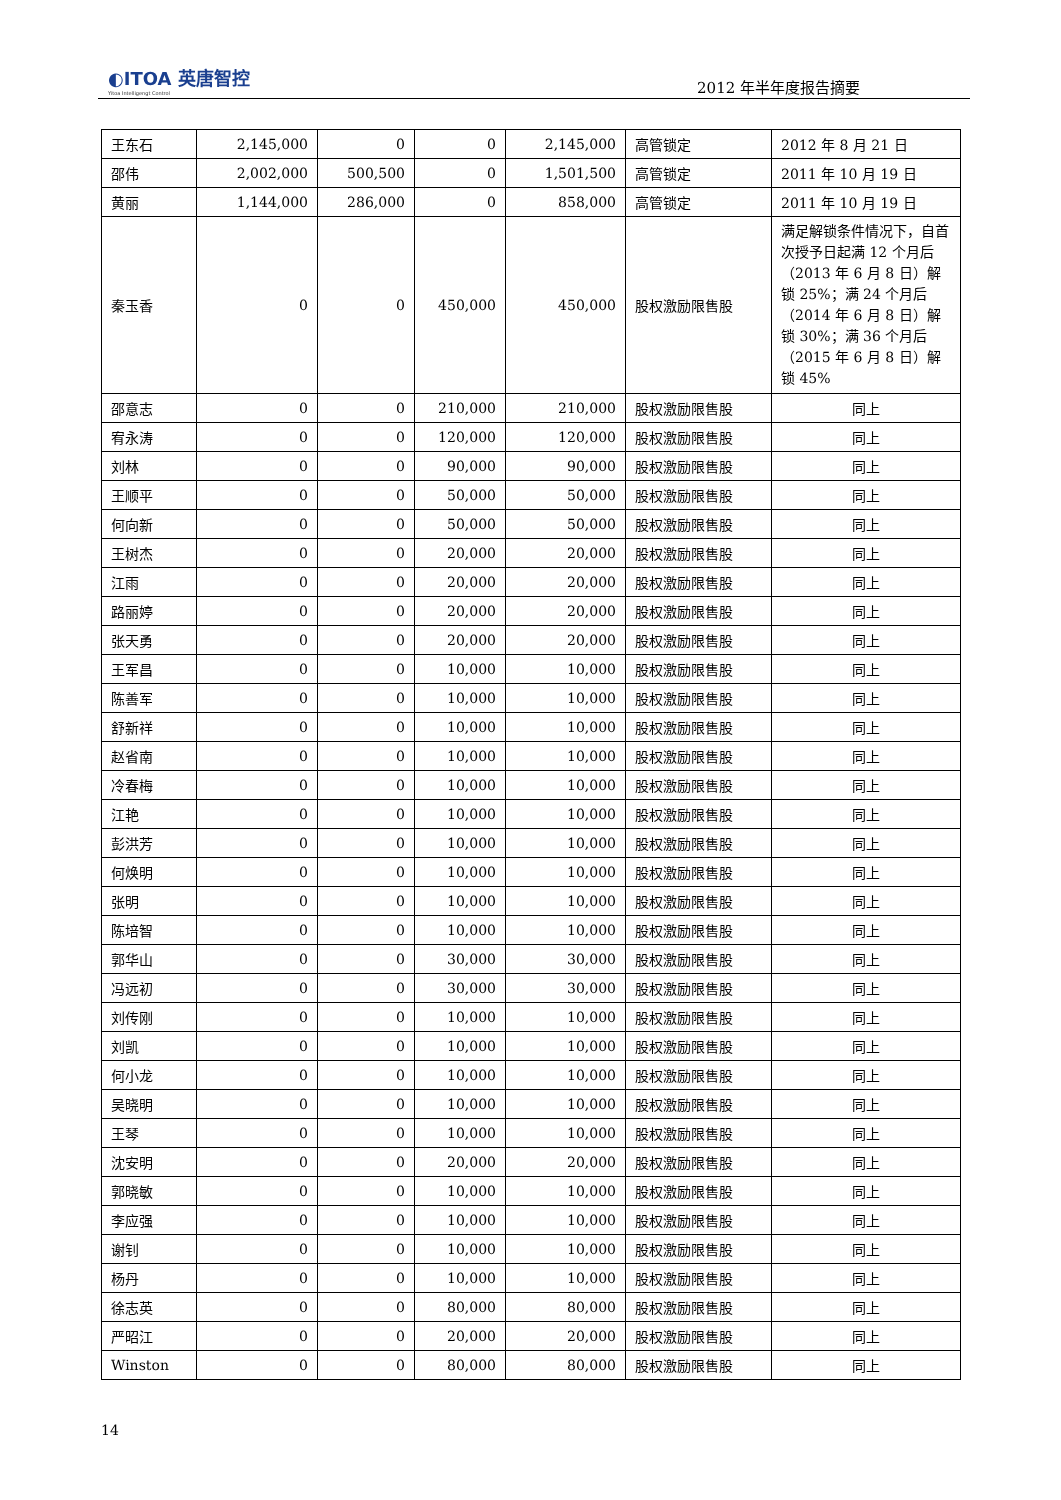◐ITOA 英唐智控
Yitoa Intelligengt Control
2012 年半年度报告摘要
| 王东石 | 2,145,000 | 0 | 0 | 2,145,000 | 高管锁定 | 2012 年 8 月 21 日 |
| 邵伟 | 2,002,000 | 500,500 | 0 | 1,501,500 | 高管锁定 | 2011 年 10 月 19 日 |
| 黄丽 | 1,144,000 | 286,000 | 0 | 858,000 | 高管锁定 | 2011 年 10 月 19 日 |
| 秦玉香 | 0 | 0 | 450,000 | 450,000 | 股权激励限售股 | 满足解锁条件情况下，自首次授予日起满 12 个月后（2013 年 6 月 8 日）解锁 25%；满 24 个月后（2014 年 6 月 8 日）解锁 30%；满 36 个月后（2015 年 6 月 8 日）解锁 45% |
| 邵意志 | 0 | 0 | 210,000 | 210,000 | 股权激励限售股 | 同上 |
| 宥永涛 | 0 | 0 | 120,000 | 120,000 | 股权激励限售股 | 同上 |
| 刘林 | 0 | 0 | 90,000 | 90,000 | 股权激励限售股 | 同上 |
| 王顺平 | 0 | 0 | 50,000 | 50,000 | 股权激励限售股 | 同上 |
| 何向新 | 0 | 0 | 50,000 | 50,000 | 股权激励限售股 | 同上 |
| 王树杰 | 0 | 0 | 20,000 | 20,000 | 股权激励限售股 | 同上 |
| 江雨 | 0 | 0 | 20,000 | 20,000 | 股权激励限售股 | 同上 |
| 路丽婷 | 0 | 0 | 20,000 | 20,000 | 股权激励限售股 | 同上 |
| 张天勇 | 0 | 0 | 20,000 | 20,000 | 股权激励限售股 | 同上 |
| 王军昌 | 0 | 0 | 10,000 | 10,000 | 股权激励限售股 | 同上 |
| 陈善军 | 0 | 0 | 10,000 | 10,000 | 股权激励限售股 | 同上 |
| 舒新祥 | 0 | 0 | 10,000 | 10,000 | 股权激励限售股 | 同上 |
| 赵省南 | 0 | 0 | 10,000 | 10,000 | 股权激励限售股 | 同上 |
| 冷春梅 | 0 | 0 | 10,000 | 10,000 | 股权激励限售股 | 同上 |
| 江艳 | 0 | 0 | 10,000 | 10,000 | 股权激励限售股 | 同上 |
| 彭洪芳 | 0 | 0 | 10,000 | 10,000 | 股权激励限售股 | 同上 |
| 何焕明 | 0 | 0 | 10,000 | 10,000 | 股权激励限售股 | 同上 |
| 张明 | 0 | 0 | 10,000 | 10,000 | 股权激励限售股 | 同上 |
| 陈培智 | 0 | 0 | 10,000 | 10,000 | 股权激励限售股 | 同上 |
| 郭华山 | 0 | 0 | 30,000 | 30,000 | 股权激励限售股 | 同上 |
| 冯远初 | 0 | 0 | 30,000 | 30,000 | 股权激励限售股 | 同上 |
| 刘传刚 | 0 | 0 | 10,000 | 10,000 | 股权激励限售股 | 同上 |
| 刘凯 | 0 | 0 | 10,000 | 10,000 | 股权激励限售股 | 同上 |
| 何小龙 | 0 | 0 | 10,000 | 10,000 | 股权激励限售股 | 同上 |
| 吴晓明 | 0 | 0 | 10,000 | 10,000 | 股权激励限售股 | 同上 |
| 王琴 | 0 | 0 | 10,000 | 10,000 | 股权激励限售股 | 同上 |
| 沈安明 | 0 | 0 | 20,000 | 20,000 | 股权激励限售股 | 同上 |
| 郭晓敏 | 0 | 0 | 10,000 | 10,000 | 股权激励限售股 | 同上 |
| 李应强 | 0 | 0 | 10,000 | 10,000 | 股权激励限售股 | 同上 |
| 谢钊 | 0 | 0 | 10,000 | 10,000 | 股权激励限售股 | 同上 |
| 杨丹 | 0 | 0 | 10,000 | 10,000 | 股权激励限售股 | 同上 |
| 徐志英 | 0 | 0 | 80,000 | 80,000 | 股权激励限售股 | 同上 |
| 严昭江 | 0 | 0 | 20,000 | 20,000 | 股权激励限售股 | 同上 |
| Winston | 0 | 0 | 80,000 | 80,000 | 股权激励限售股 | 同上 |
14